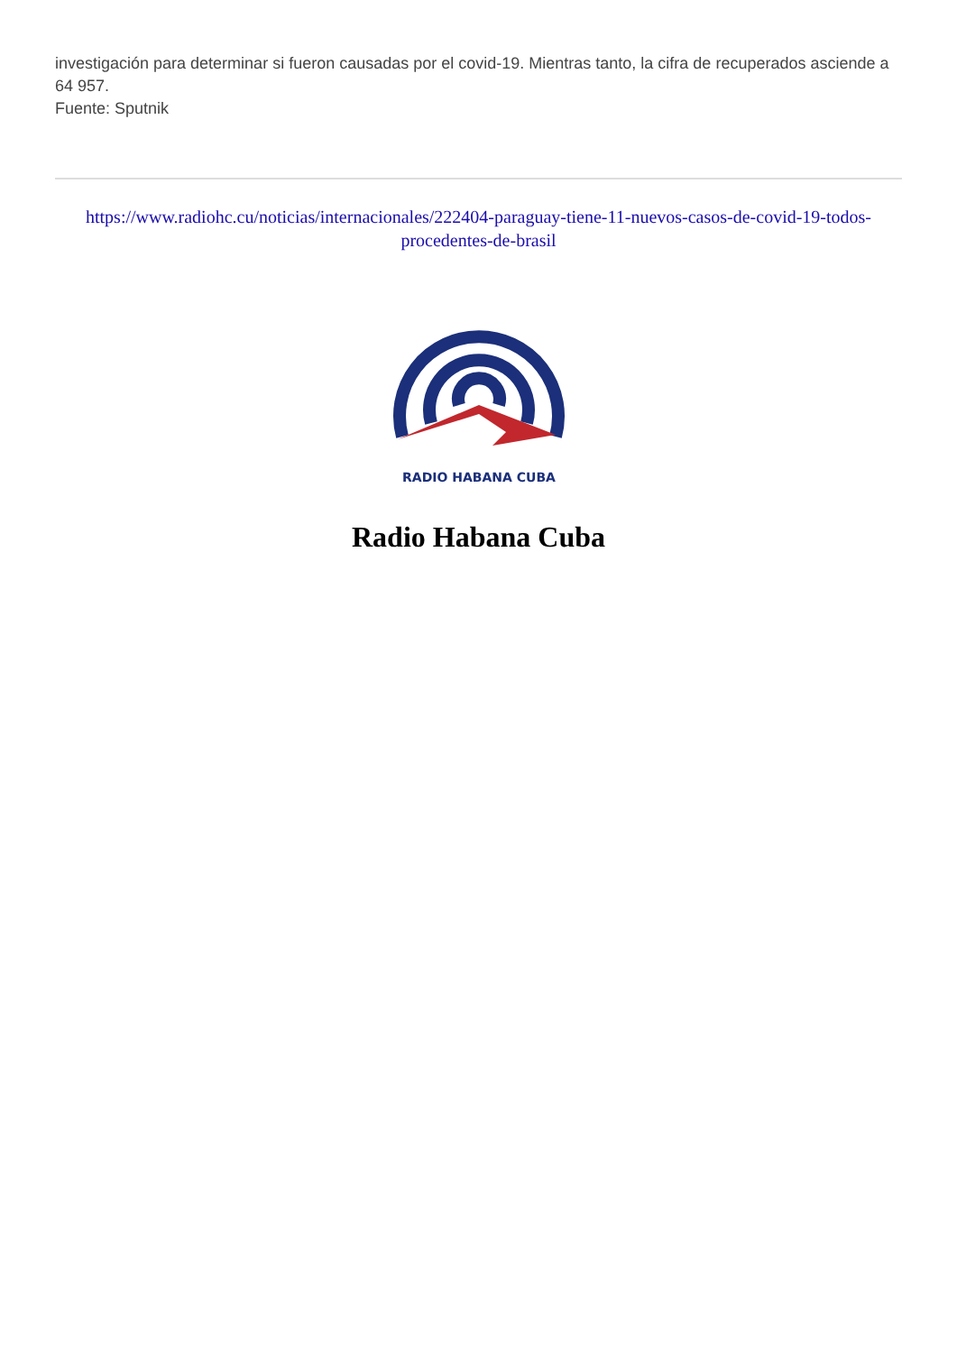investigación para determinar si fueron causadas por el covid-19. Mientras tanto, la cifra de recuperados asciende a 64 957.
Fuente: Sputnik
https://www.radiohc.cu/noticias/internacionales/222404-paraguay-tiene-11-nuevos-casos-de-covid-19-todos-procedentes-de-brasil
RADIO HABANA CUBA
Radio Habana Cuba